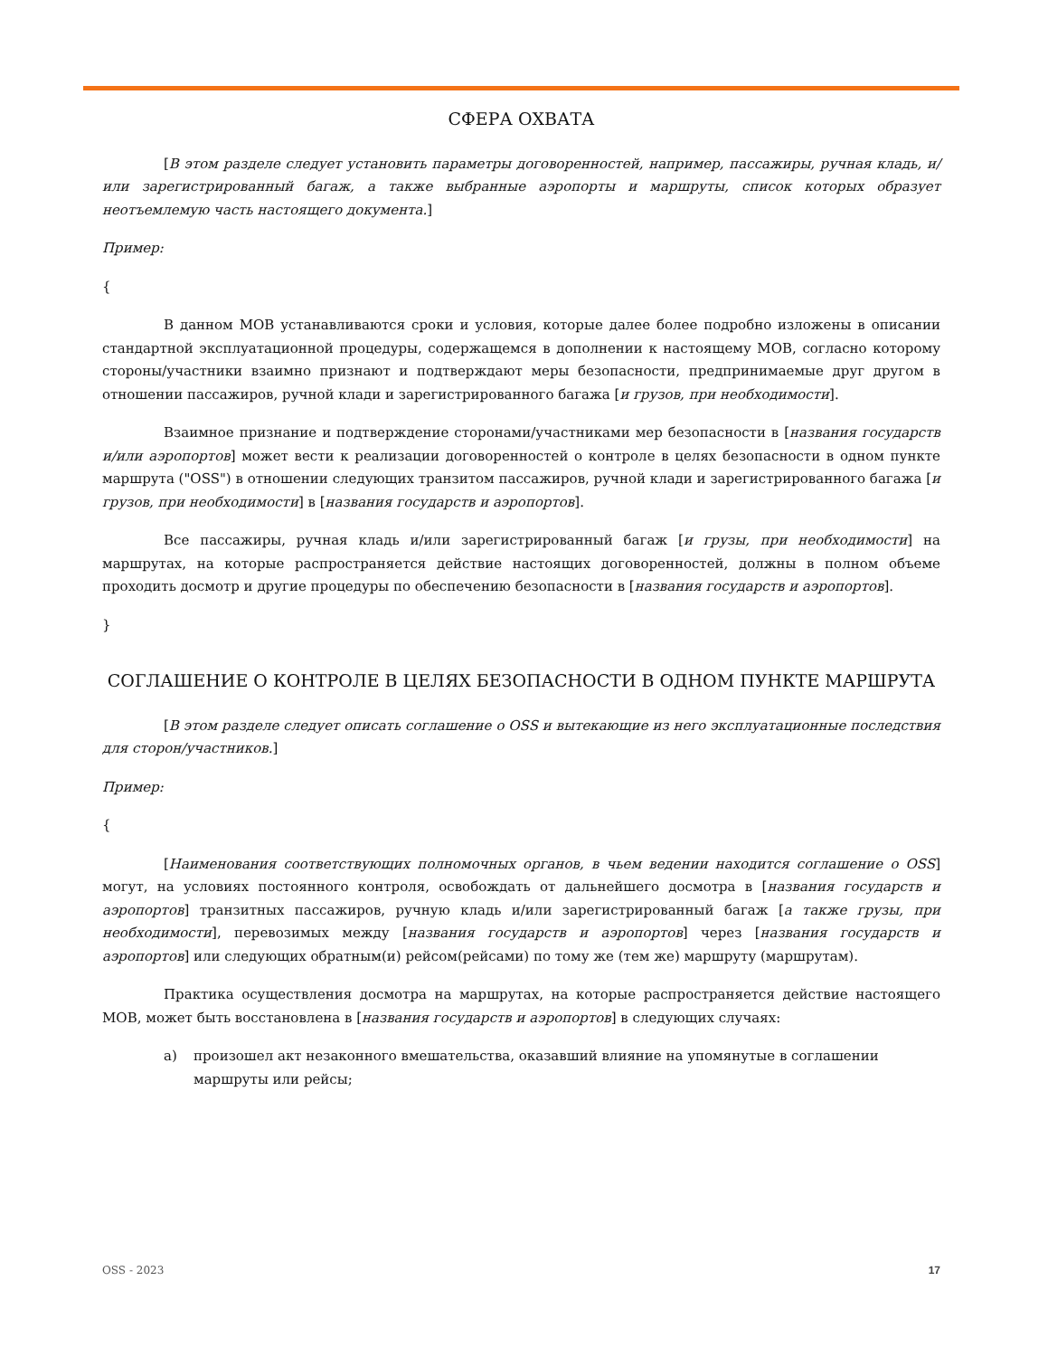СФЕРА ОХВАТА
[В этом разделе следует установить параметры договоренностей, например, пассажиры, ручная кладь, и/или зарегистрированный багаж, а также выбранные аэропорты и маршруты, список которых образует неотъемлемую часть настоящего документа.]
Пример:
{
В данном МОВ устанавливаются сроки и условия, которые далее более подробно изложены в описании стандартной эксплуатационной процедуры, содержащемся в дополнении к настоящему МОВ, согласно которому стороны/участники взаимно признают и подтверждают меры безопасности, предпринимаемые друг другом в отношении пассажиров, ручной клади и зарегистрированного багажа [и грузов, при необходимости].
Взаимное признание и подтверждение сторонами/участниками мер безопасности в [названия государств и/или аэропортов] может вести к реализации договоренностей о контроле в целях безопасности в одном пункте маршрута ("OSS") в отношении следующих транзитом пассажиров, ручной клади и зарегистрированного багажа [и грузов, при необходимости] в [названия государств и аэропортов].
Все пассажиры, ручная кладь и/или зарегистрированный багаж [и грузы, при необходимости] на маршрутах, на которые распространяется действие настоящих договоренностей, должны в полном объеме проходить досмотр и другие процедуры по обеспечению безопасности в [названия государств и аэропортов].
}
СОГЛАШЕНИЕ О КОНТРОЛЕ В ЦЕЛЯХ БЕЗОПАСНОСТИ В ОДНОМ ПУНКТЕ МАРШРУТА
[В этом разделе следует описать соглашение о OSS и вытекающие из него эксплуатационные последствия для сторон/участников.]
Пример:
{
[Наименования соответствующих полномочных органов, в чьем ведении находится соглашение о OSS] могут, на условиях постоянного контроля, освобождать от дальнейшего досмотра в [названия государств и аэропортов] транзитных пассажиров, ручную кладь и/или зарегистрированный багаж [а также грузы, при необходимости], перевозимых между [названия государств и аэропортов] через [названия государств и аэропортов] или следующих обратным(и) рейсом(рейсами) по тому же (тем же) маршруту (маршрутам).
Практика осуществления досмотра на маршрутах, на которые распространяется действие настоящего МОВ, может быть восстановлена в [названия государств и аэропортов] в следующих случаях:
a) произошел акт незаконного вмешательства, оказавший влияние на упомянутые в соглашении маршруты или рейсы;
OSS - 2023 17